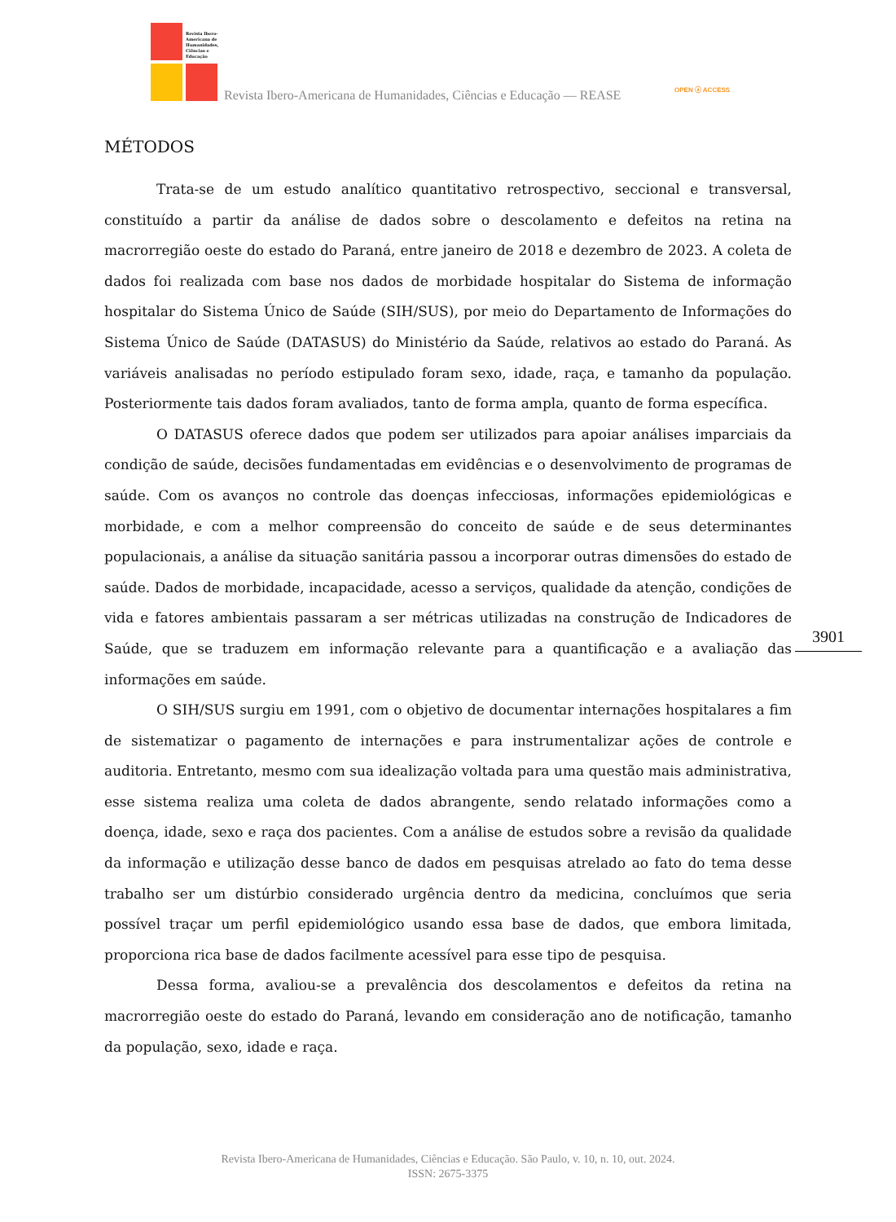Revista Ibero-Americana de Humanidades, Ciências e Educação
Revista Ibero-Americana de Humanidades, Ciências e Educação — REASE
OPEN ⓐ ACCESS
MÉTODOS
Trata-se de um estudo analítico quantitativo retrospectivo, seccional e transversal, constituído a partir da análise de dados sobre o descolamento e defeitos na retina na macrorregião oeste do estado do Paraná, entre janeiro de 2018 e dezembro de 2023. A coleta de dados foi realizada com base nos dados de morbidade hospitalar do Sistema de informação hospitalar do Sistema Único de Saúde (SIH/SUS), por meio do Departamento de Informações do Sistema Único de Saúde (DATASUS) do Ministério da Saúde, relativos ao estado do Paraná. As variáveis analisadas no período estipulado foram sexo, idade, raça, e tamanho da população. Posteriormente tais dados foram avaliados, tanto de forma ampla, quanto de forma específica.
O DATASUS oferece dados que podem ser utilizados para apoiar análises imparciais da condição de saúde, decisões fundamentadas em evidências e o desenvolvimento de programas de saúde. Com os avanços no controle das doenças infecciosas, informações epidemiológicas e morbidade, e com a melhor compreensão do conceito de saúde e de seus determinantes populacionais, a análise da situação sanitária passou a incorporar outras dimensões do estado de saúde. Dados de morbidade, incapacidade, acesso a serviços, qualidade da atenção, condições de vida e fatores ambientais passaram a ser métricas utilizadas na construção de Indicadores de Saúde, que se traduzem em informação relevante para a quantificação e a avaliação das informações em saúde.
O SIH/SUS surgiu em 1991, com o objetivo de documentar internações hospitalares a fim de sistematizar o pagamento de internações e para instrumentalizar ações de controle e auditoria. Entretanto, mesmo com sua idealização voltada para uma questão mais administrativa, esse sistema realiza uma coleta de dados abrangente, sendo relatado informações como a doença, idade, sexo e raça dos pacientes. Com a análise de estudos sobre a revisão da qualidade da informação e utilização desse banco de dados em pesquisas atrelado ao fato do tema desse trabalho ser um distúrbio considerado urgência dentro da medicina, concluímos que seria possível traçar um perfil epidemiológico usando essa base de dados, que embora limitada, proporciona rica base de dados facilmente acessível para esse tipo de pesquisa.
Dessa forma, avaliou-se a prevalência dos descolamentos e defeitos da retina na macrorregião oeste do estado do Paraná, levando em consideração ano de notificação, tamanho da população, sexo, idade e raça.
3901
Revista Ibero-Americana de Humanidades, Ciências e Educação. São Paulo, v. 10, n. 10, out. 2024.
ISSN: 2675-3375